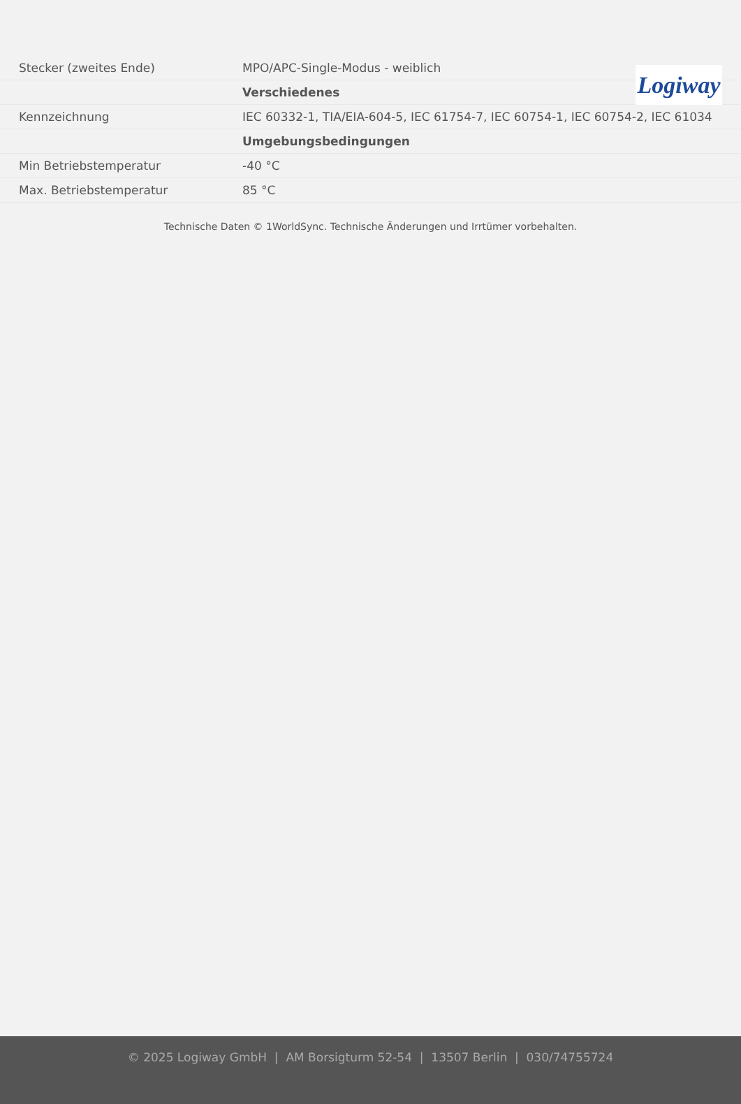Logiway
| Stecker (zweites Ende) | MPO/APC-Single-Modus - weiblich |
| | Verschiedenes |
| Kennzeichnung | IEC 60332-1, TIA/EIA-604-5, IEC 61754-7, IEC 60754-1, IEC 60754-2, IEC 61034 |
| | Umgebungsbedingungen |
| Min Betriebstemperatur | -40 °C |
| Max. Betriebstemperatur | 85 °C |
Technische Daten © 1WorldSync. Technische Änderungen und Irrtümer vorbehalten.
© 2025 Logiway GmbH | AM Borsigturm 52-54 | 13507 Berlin | 030/74755724